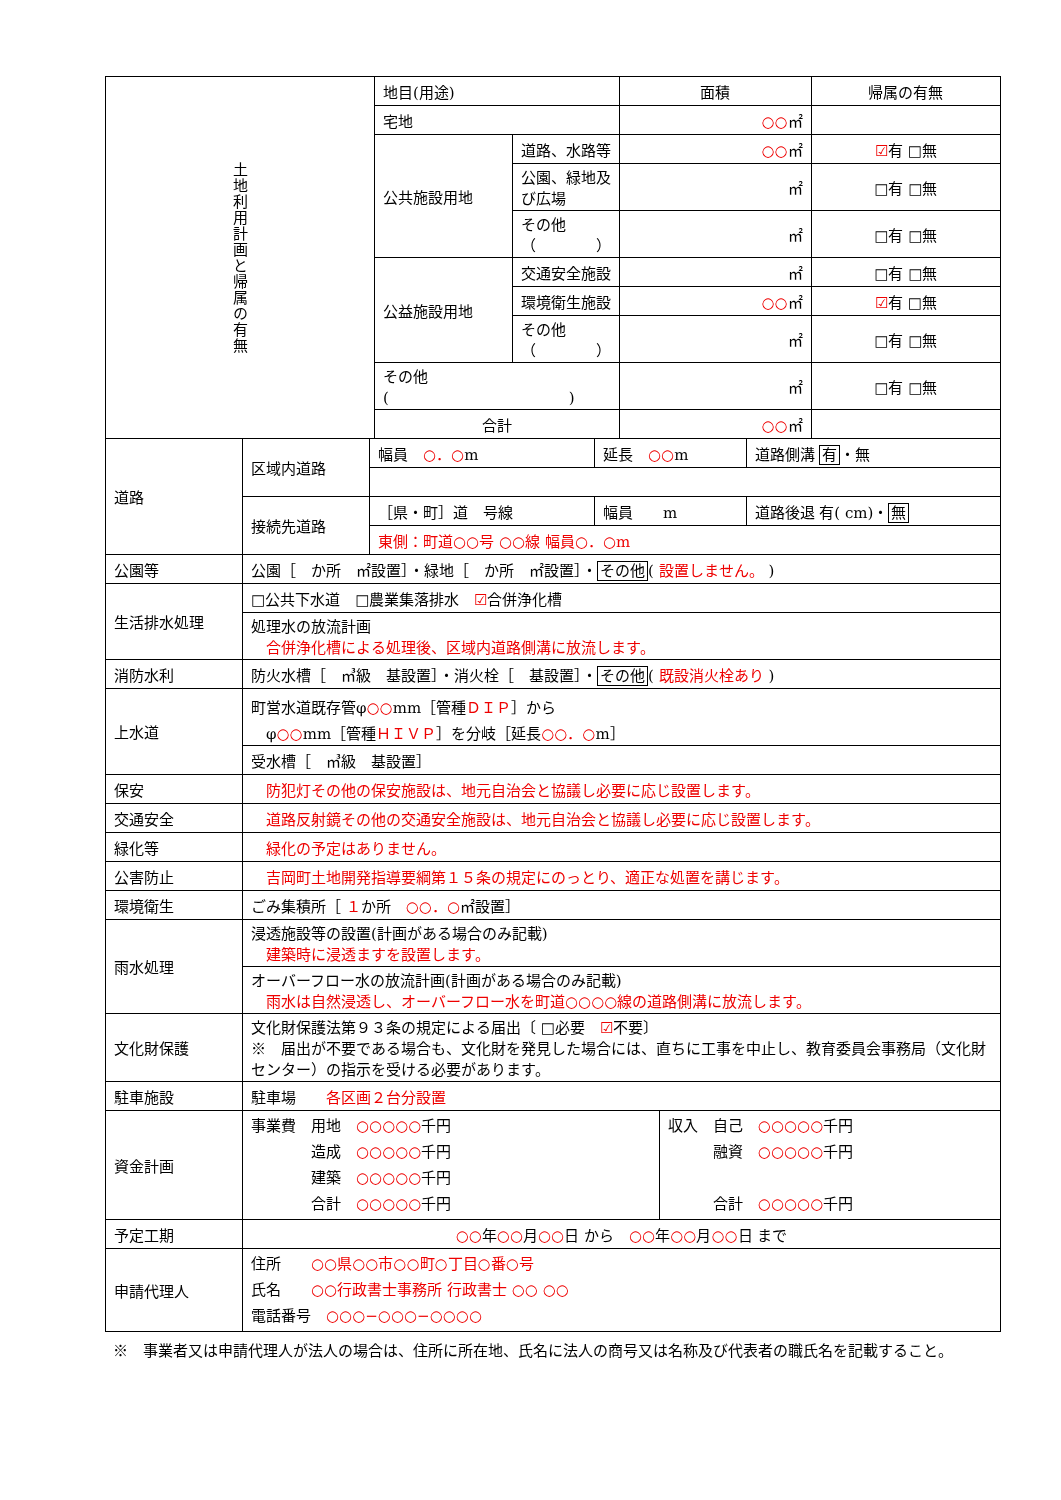| 土地利用計画と帰属の有無 | 地目(用途) | | 面積 | 帰属の有無 |
| | 宅地 | | ○○ ㎡ | |
| | 公共施設用地 | 道路、水路等 | ○○ ㎡ | ☑ 有 □無 |
| | | 公園、緑地及び広場 | ㎡ | □有 □無 |
| | | その他（ ） | ㎡ | □有 □無 |
| | 公益施設用地 | 交通安全施設 | ㎡ | □有 □無 |
| | | 環境衛生施設 | ○○ ㎡ | ☑ 有 □無 |
| | | その他（ ） | ㎡ | □有 □無 |
| | その他( ) | | ㎡ | □有 □無 |
| | 合計 | | ○○ ㎡ | |
| 道路 | 区域内道路 | 幅員 ○．○ m | 延長 ○○ m | 道路側溝 有 ・無 |
| | 接続先道路 | ［県・町］道 号線 | 幅員 m | 道路後退 有( cm)・ 無 |
| | | 東側：町道○○号 ○○線 幅員○．○m | | |
| 公園等 | 公園［ か所 ㎡設置］・緑地［ か所 ㎡設置］・ その他 ( 設置しません。 ) |
| 生活排水処理 | □公共下水道 □農業集落排水 ☑ 合併浄化槽 |
| | 処理水の放流計画 合併浄化槽による処理後、区域内道路側溝に放流します。 |
| 消防水利 | 防火水槽［ ㎥級 基設置］・消火栓［ 基設置］・ その他 ( 既設消火栓あり ) |
| 上水道 | 町営水道既存管φ ○○ mm［管種 ＤＩＰ ］から φ ○○ mm［管種 ＨＩＶＰ ］を分岐［延長 ○○．○ m］ |
| | 受水槽［ ㎥級 基設置］ |
| 保安 | 防犯灯その他の保安施設は、地元自治会と協議し必要に応じ設置します。 |
| 交通安全 | 道路反射鏡その他の交通安全施設は、地元自治会と協議し必要に応じ設置します。 |
| 緑化等 | 緑化の予定はありません。 |
| 公害防止 | 吉岡町土地開発指導要綱第１５条の規定にのっとり、適正な処置を講じます。 |
| 環境衛生 | ごみ集積所［ １ か所 ○○．○ ㎡設置］ |
| 雨水処理 | 浸透施設等の設置(計画がある場合のみ記載) 建築時に浸透ますを設置します。 |
| | オーバーフロー水の放流計画(計画がある場合のみ記載) 雨水は自然浸透し、オーバーフロー水を町道○○○○線の道路側溝に放流します。 |
| 文化財保護 | 文化財保護法第９３条の規定による届出〔 □必要 ☑ 不要〕 ※ 届出が不要である場合も、文化財を発見した場合には、直ちに工事を中止し、教育委員会事務局（文化財センター）の指示を受ける必要があります。 |
| 駐車施設 | 駐車場 各区画２台分設置 |
| 資金計画 | / 事業費 用地 ○○○○○ 千円 造成 ○○○○○ 千円 建築 ○○○○○ 千円 合計 ○○○○○ 千円 / 収入 自己 ○○○○○ 千円 融資 ○○○○○ 千円 合計 ○○○○○ 千円 / |
| 予定工期 | ○○ 年 ○○ 月 ○○ 日 から ○○ 年 ○○ 月 ○○ 日 まで |
| 申請代理人 | 住所 ○○県○○市○○町○丁目○番○号 氏名 ○○行政書士事務所 行政書士 ○○ ○○ 電話番号 ○○○−○○○−○○○○ |
※　事業者又は申請代理人が法人の場合は、住所に所在地、氏名に法人の商号又は名称及び代表者の職氏名を記載すること。